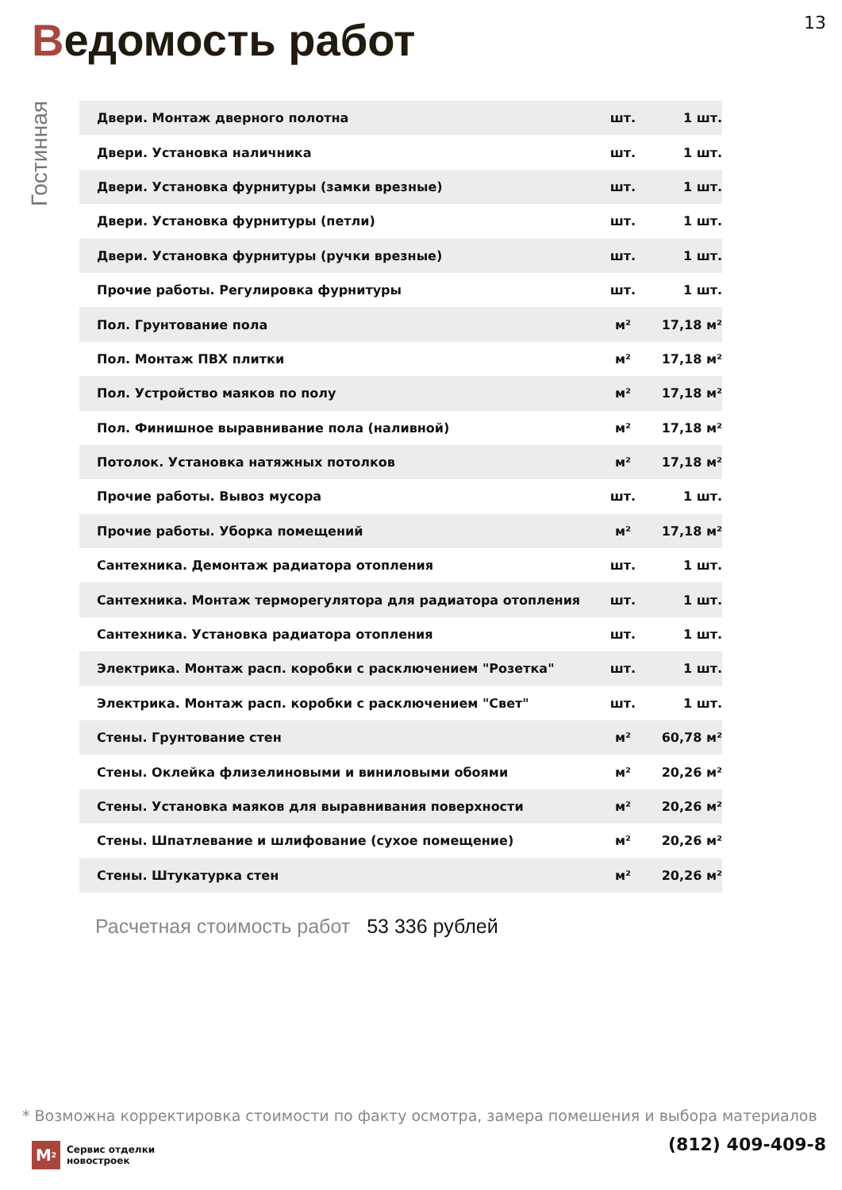13
Ведомость работ
Гостинная
| Двери. Монтаж дверного полотна | шт. | 1 шт. |
| Двери. Установка наличника | шт. | 1 шт. |
| Двери. Установка фурнитуры (замки врезные) | шт. | 1 шт. |
| Двери. Установка фурнитуры (петли) | шт. | 1 шт. |
| Двери. Установка фурнитуры (ручки врезные) | шт. | 1 шт. |
| Прочие работы. Регулировка фурнитуры | шт. | 1 шт. |
| Пол. Грунтование пола | м² | 17,18 м² |
| Пол. Монтаж ПВХ плитки | м² | 17,18 м² |
| Пол. Устройство маяков по полу | м² | 17,18 м² |
| Пол. Финишное выравнивание пола (наливной) | м² | 17,18 м² |
| Потолок. Установка натяжных потолков | м² | 17,18 м² |
| Прочие работы. Вывоз мусора | шт. | 1 шт. |
| Прочие работы. Уборка помещений | м² | 17,18 м² |
| Сантехника. Демонтаж радиатора отопления | шт. | 1 шт. |
| Сантехника. Монтаж терморегулятора для радиатора отопления | шт. | 1 шт. |
| Сантехника. Установка радиатора отопления | шт. | 1 шт. |
| Электрика. Монтаж расп. коробки с расключением "Розетка" | шт. | 1 шт. |
| Электрика. Монтаж расп. коробки с расключением "Свет" | шт. | 1 шт. |
| Стены. Грунтование стен | м² | 60,78 м² |
| Стены. Оклейка флизелиновыми и виниловыми обоями | м² | 20,26 м² |
| Стены. Установка маяков для выравнивания поверхности | м² | 20,26 м² |
| Стены. Шпатлевание и шлифование (сухое помещение) | м² | 20,26 м² |
| Стены. Штукатурка стен | м² | 20,26 м² |
Расчетная стоимость работ 53 336 рублей
* Возможна корректировка стоимости по факту осмотра, замера помешения и выбора материалов
M<sup>2</sup>
Сервис отделки
новостроек
(812) 409-409-8